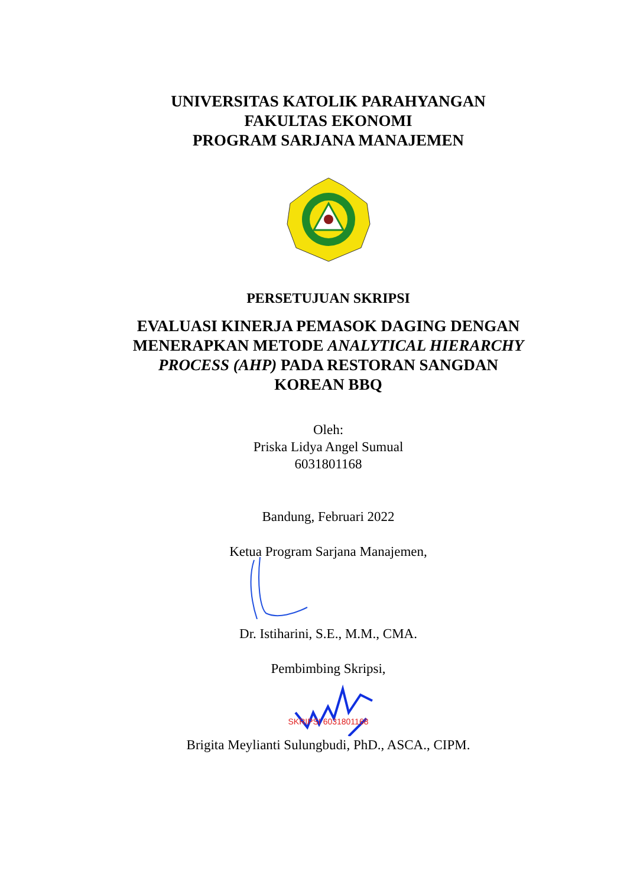UNIVERSITAS KATOLIK PARAHYANGAN
FAKULTAS EKONOMI
PROGRAM SARJANA MANAJEMEN
PERSETUJUAN SKRIPSI
EVALUASI KINERJA PEMASOK DAGING DENGAN
MENERAPKAN METODE ANALYTICAL HIERARCHY
PROCESS (AHP) PADA RESTORAN SANGDAN
KOREAN BBQ
Oleh:
Priska Lidya Angel Sumual
6031801168
Bandung, Februari 2022
Ketua Program Sarjana Manajemen,
Dr. Istiharini, S.E., M.M., CMA.
Pembimbing Skripsi,
SKRIPSI 6031801168
Brigita Meylianti Sulungbudi, PhD., ASCA., CIPM.